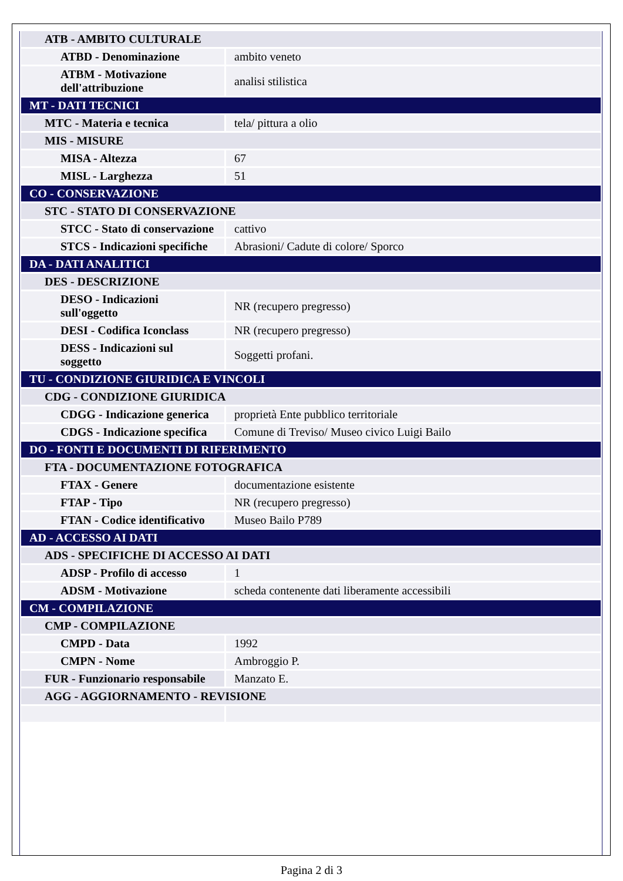| ATB - AMBITO CULTURALE | |
| ATBD - Denominazione | ambito veneto |
| ATBM - Motivazione dell'attribuzione | analisi stilistica |
| MT - DATI TECNICI | |
| MTC - Materia e tecnica | tela/ pittura a olio |
| MIS - MISURE | |
| MISA - Altezza | 67 |
| MISL - Larghezza | 51 |
| CO - CONSERVAZIONE | |
| STC - STATO DI CONSERVAZIONE | |
| STCC - Stato di conservazione | cattivo |
| STCS - Indicazioni specifiche | Abrasioni/ Cadute di colore/ Sporco |
| DA - DATI ANALITICI | |
| DES - DESCRIZIONE | |
| DESO - Indicazioni sull'oggetto | NR (recupero pregresso) |
| DESI - Codifica Iconclass | NR (recupero pregresso) |
| DESS - Indicazioni sul soggetto | Soggetti profani. |
| TU - CONDIZIONE GIURIDICA E VINCOLI | |
| CDG - CONDIZIONE GIURIDICA | |
| CDGG - Indicazione generica | proprietà Ente pubblico territoriale |
| CDGS - Indicazione specifica | Comune di Treviso/ Museo civico Luigi Bailo |
| DO - FONTI E DOCUMENTI DI RIFERIMENTO | |
| FTA - DOCUMENTAZIONE FOTOGRAFICA | |
| FTAX - Genere | documentazione esistente |
| FTAP - Tipo | NR (recupero pregresso) |
| FTAN - Codice identificativo | Museo Bailo P789 |
| AD - ACCESSO AI DATI | |
| ADS - SPECIFICHE DI ACCESSO AI DATI | |
| ADSP - Profilo di accesso | 1 |
| ADSM - Motivazione | scheda contenente dati liberamente accessibili |
| CM - COMPILAZIONE | |
| CMP - COMPILAZIONE | |
| CMPD - Data | 1992 |
| CMPN - Nome | Ambroggio P. |
| FUR - Funzionario responsabile | Manzato E. |
| AGG - AGGIORNAMENTO - REVISIONE | |
Pagina 2 di 3